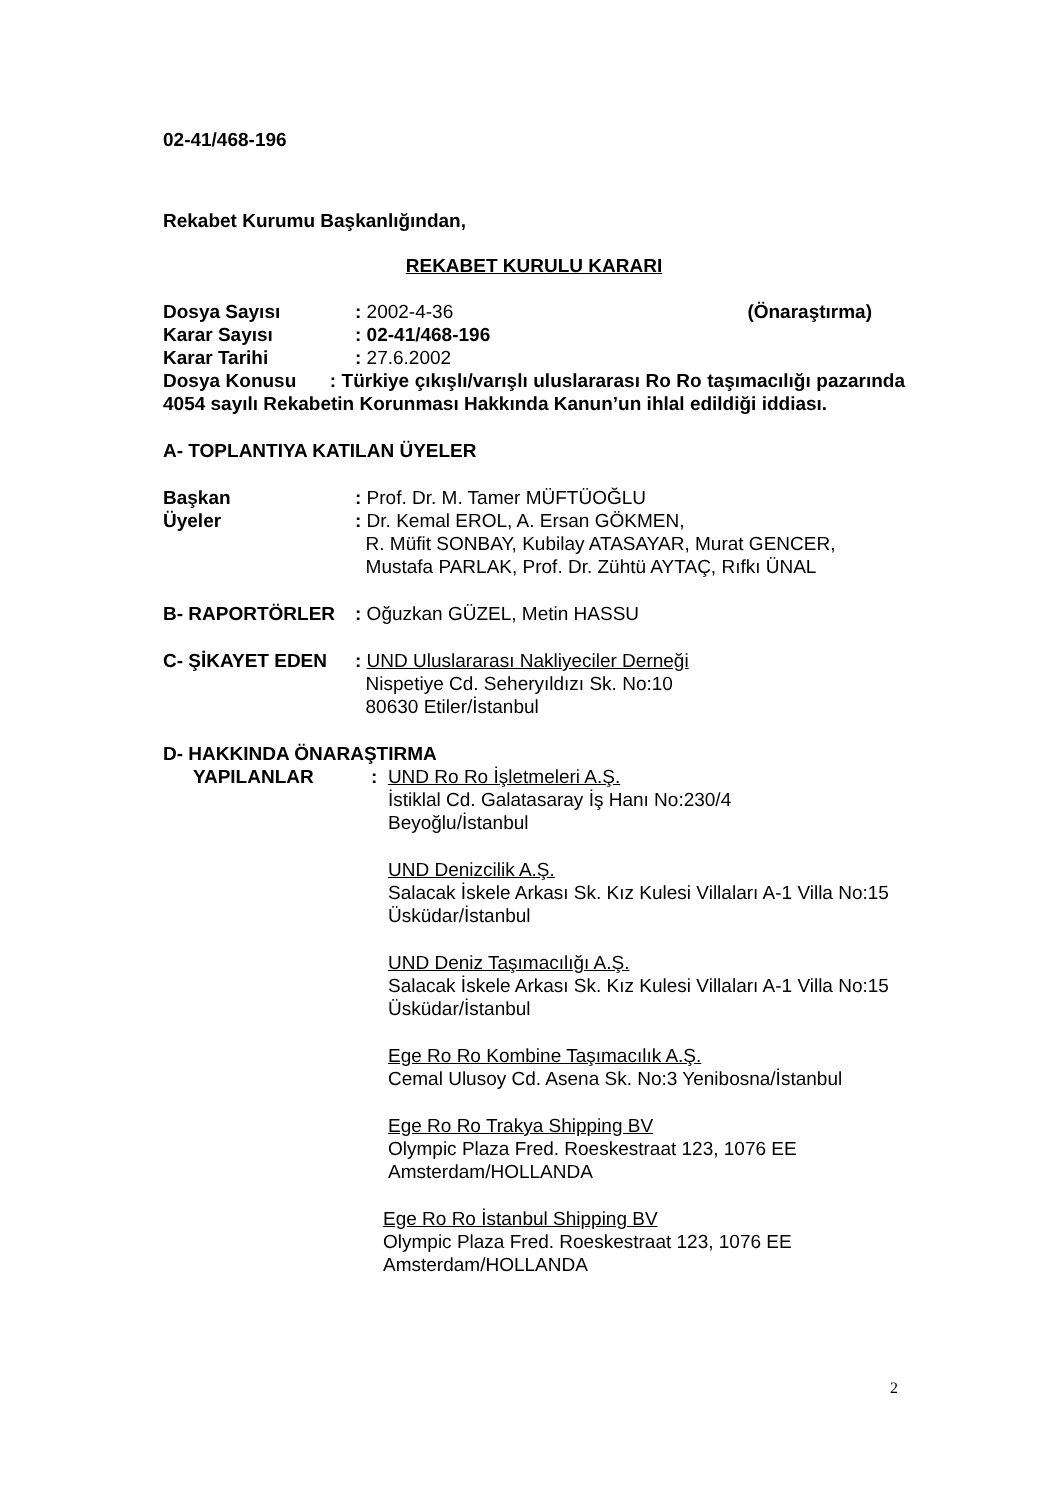02-41/468-196
Rekabet Kurumu Başkanlığından,
REKABET KURULU KARARI
Dosya Sayısı: 2002-4-36 (Önaraştırma)
Karar Sayısı: 02-41/468-196
Karar Tarihi: 27.6.2002
Dosya Konusu : Türkiye çıkışlı/varışlı uluslararası Ro Ro taşımacılığı pazarında 4054 sayılı Rekabetin Korunması Hakkında Kanun’un ihlal edildiği iddiası.
A- TOPLANTIYA KATILAN ÜYELER
Başkan: Prof. Dr. M. Tamer MÜFTÜOĞLU
Üyeler: Dr. Kemal EROL, A. Ersan GÖKMEN,
R. Müfit SONBAY, Kubilay ATASAYAR, Murat GENCER,
Mustafa PARLAK, Prof. Dr. Zühtü AYTAÇ, Rıfkı ÜNAL
B- RAPORTÖRLER: Oğuzkan GÜZEL, Metin HASSU
C- ŞİKAYET EDEN: UND Uluslararası Nakliyeciler Derneği
Nispetiye Cd. Seheryıldızı Sk. No:10
80630 Etiler/İstanbul
D- HAKKINDA ÖNARAŞTIRMA
YAPILANLAR: UND Ro Ro İşletmeleri A.Ş.
İstiklal Cd. Galatasaray İş Hanı No:230/4
Beyoğlu/İstanbul
UND Denizcilik A.Ş.
Salacak İskele Arkası Sk. Kız Kulesi Villaları A-1 Villa No:15 Üsküdar/İstanbul
UND Deniz Taşımacılığı A.Ş.
Salacak İskele Arkası Sk. Kız Kulesi Villaları A-1 Villa No:15 Üsküdar/İstanbul
Ege Ro Ro Kombine Taşımacılık A.Ş.
Cemal Ulusoy Cd. Asena Sk. No:3 Yenibosna/İstanbul
Ege Ro Ro Trakya Shipping BV
Olympic Plaza Fred. Roeskestraat 123, 1076 EE
Amsterdam/HOLLANDA
Ege Ro Ro İstanbul Shipping BV
Olympic Plaza Fred. Roeskestraat 123, 1076 EE
Amsterdam/HOLLANDA
2